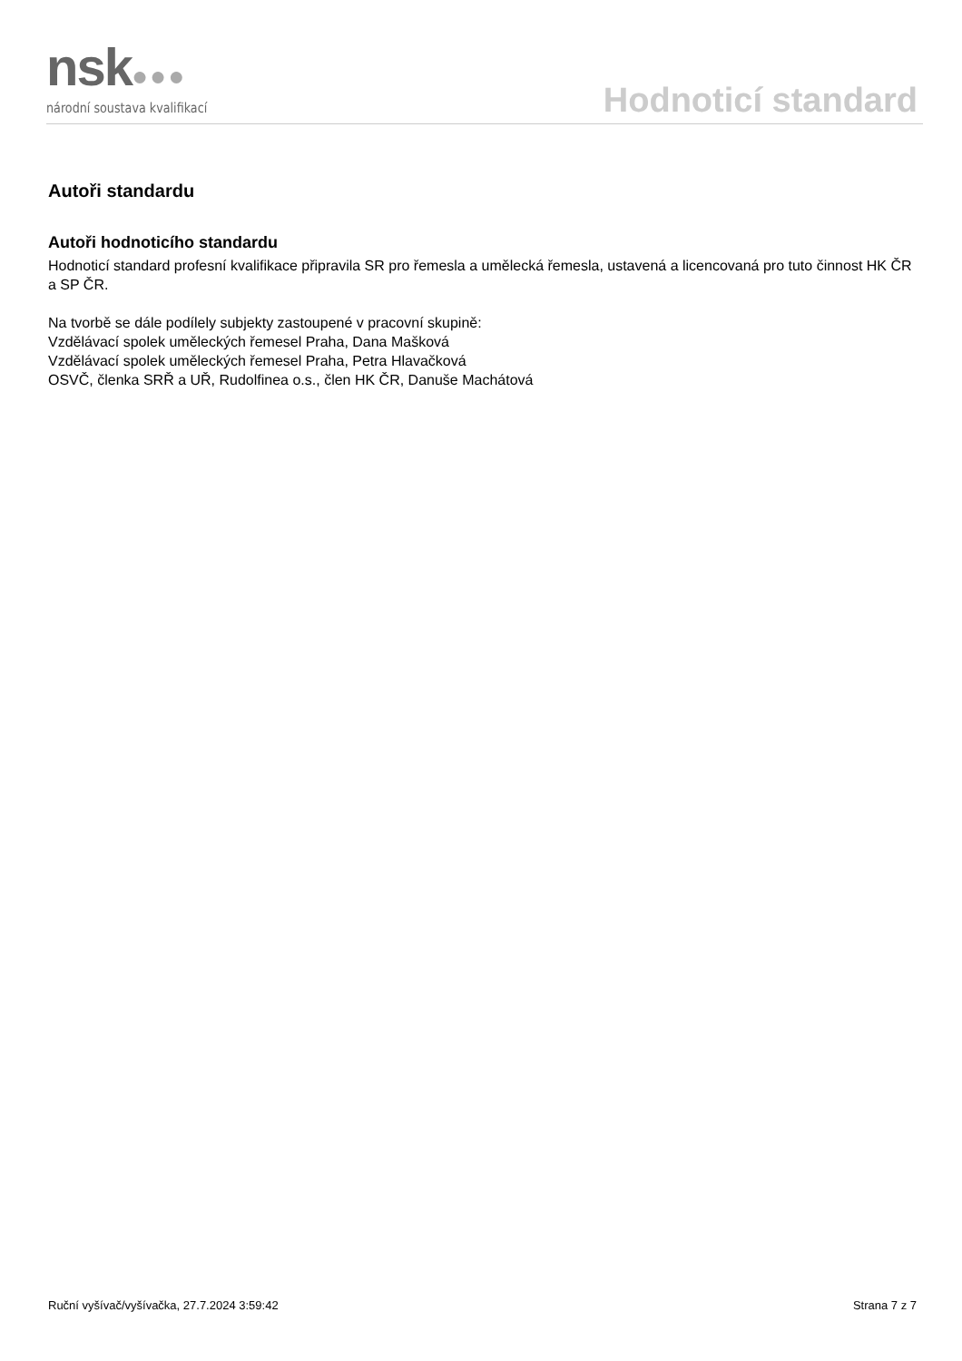nsk●●●
národní soustava kvalifikací
Hodnoticí standard
Autoři standardu
Autoři hodnoticího standardu
Hodnoticí standard profesní kvalifikace připravila SR pro řemesla a umělecká řemesla, ustavená a licencovaná pro tuto činnost HK ČR a SP ČR.
Na tvorbě se dále podílely subjekty zastoupené v pracovní skupině:
Vzdělávací spolek uměleckých řemesel Praha, Dana Mašková
Vzdělávací spolek uměleckých řemesel Praha, Petra Hlavačková
OSVČ, členka SRŘ a UŘ, Rudolfinea o.s., člen HK ČR, Danuše Machátová
Ruční vyšívač/vyšívačka, 27.7.2024 3:59:42 Strana 7 z 7